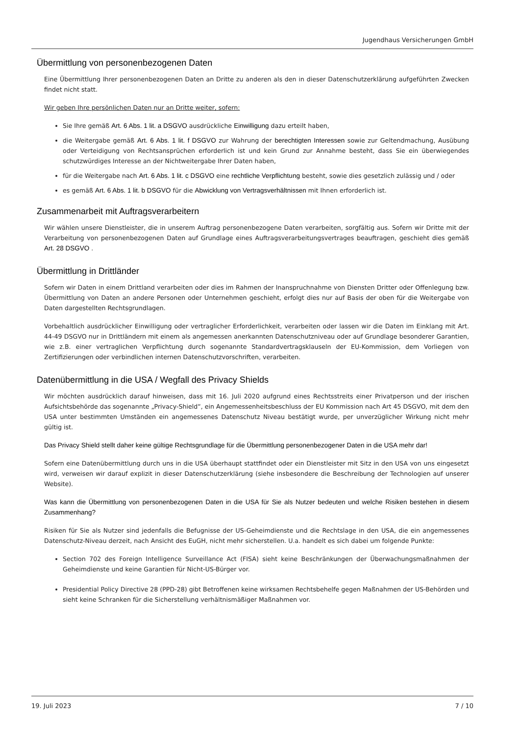Jugendhaus Versicherungen GmbH
Übermittlung von personenbezogenen Daten
Eine Übermittlung Ihrer personenbezogenen Daten an Dritte zu anderen als den in dieser Datenschutzerklärung aufgeführten Zwecken findet nicht statt.
Wir geben Ihre persönlichen Daten nur an Dritte weiter, sofern:
Sie Ihre gemäß Art. 6 Abs. 1 lit. a DSGVO ausdrückliche Einwilligung dazu erteilt haben,
die Weitergabe gemäß Art. 6 Abs. 1 lit. f DSGVO zur Wahrung der berechtigten Interessen sowie zur Geltendmachung, Ausübung oder Verteidigung von Rechtsansprüchen erforderlich ist und kein Grund zur Annahme besteht, dass Sie ein überwiegendes schutzwürdiges Interesse an der Nichtweitergabe Ihrer Daten haben,
für die Weitergabe nach Art. 6 Abs. 1 lit. c DSGVO eine rechtliche Verpflichtung besteht, sowie dies gesetzlich zulässig und / oder
es gemäß Art. 6 Abs. 1 lit. b DSGVO für die Abwicklung von Vertragsverhältnissen mit Ihnen erforderlich ist.
Zusammenarbeit mit Auftragsverarbeitern
Wir wählen unsere Dienstleister, die in unserem Auftrag personenbezogene Daten verarbeiten, sorgfältig aus. Sofern wir Dritte mit der Verarbeitung von personenbezogenen Daten auf Grundlage eines Auftragsverarbeitungsvertrages beauftragen, geschieht dies gemäß Art. 28 DSGVO .
Übermittlung in Drittländer
Sofern wir Daten in einem Drittland verarbeiten oder dies im Rahmen der Inanspruchnahme von Diensten Dritter oder Offenlegung bzw. Übermittlung von Daten an andere Personen oder Unternehmen geschieht, erfolgt dies nur auf Basis der oben für die Weitergabe von Daten dargestellten Rechtsgrundlagen.
Vorbehaltlich ausdrücklicher Einwilligung oder vertraglicher Erforderlichkeit, verarbeiten oder lassen wir die Daten im Einklang mit Art. 44-49 DSGVO nur in Drittländern mit einem als angemessen anerkannten Datenschutzniveau oder auf Grundlage besonderer Garantien, wie z.B. einer vertraglichen Verpflichtung durch sogenannte Standardvertragsklauseln der EU-Kommission, dem Vorliegen von Zertifizierungen oder verbindlichen internen Datenschutzvorschriften, verarbeiten.
Datenübermittlung in die USA / Wegfall des Privacy Shields
Wir möchten ausdrücklich darauf hinweisen, dass mit 16. Juli 2020 aufgrund eines Rechtsstreits einer Privatperson und der irischen Aufsichtsbehörde das sogenannte „Privacy-Shield“, ein Angemessenheitsbeschluss der EU Kommission nach Art 45 DSGVO, mit dem den USA unter bestimmten Umständen ein angemessenes Datenschutz Niveau bestätigt wurde, per unverzüglicher Wirkung nicht mehr gültig ist.
Das Privacy Shield stellt daher keine gültige Rechtsgrundlage für die Übermittlung personenbezogener Daten in die USA mehr dar!
Sofern eine Datenübermittlung durch uns in die USA überhaupt stattfindet oder ein Dienstleister mit Sitz in den USA von uns eingesetzt wird, verweisen wir darauf explizit in dieser Datenschutzerklärung (siehe insbesondere die Beschreibung der Technologien auf unserer Website).
Was kann die Übermittlung von personenbezogenen Daten in die USA für Sie als Nutzer bedeuten und welche Risiken bestehen in diesem Zusammenhang?
Risiken für Sie als Nutzer sind jedenfalls die Befugnisse der US-Geheimdienste und die Rechtslage in den USA, die ein angemessenes Datenschutz-Niveau derzeit, nach Ansicht des EuGH, nicht mehr sicherstellen. U.a. handelt es sich dabei um folgende Punkte:
Section 702 des Foreign Intelligence Surveillance Act (FISA) sieht keine Beschränkungen der Überwachungsmaßnahmen der Geheimdienste und keine Garantien für Nicht-US-Bürger vor.
Presidential Policy Directive 28 (PPD-28) gibt Betroffenen keine wirksamen Rechtsbehelfe gegen Maßnahmen der US-Behörden und sieht keine Schranken für die Sicherstellung verhältnismäßiger Maßnahmen vor.
19. Juli 2023 7 / 10